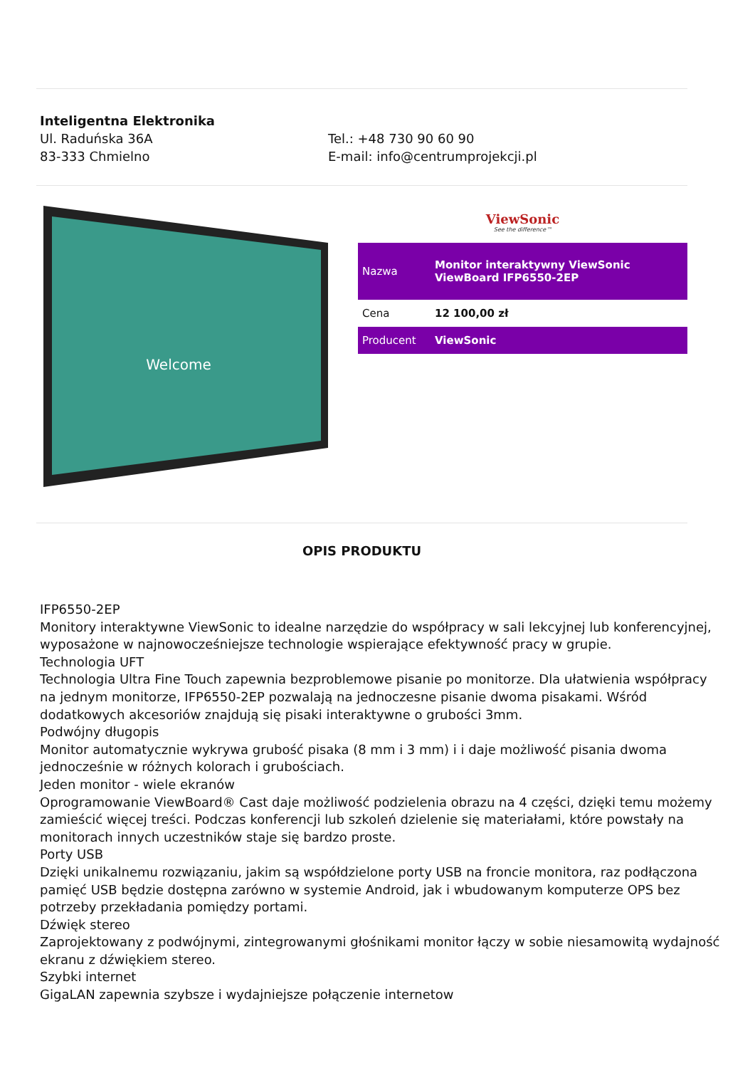Inteligentna Elektronika
Ul. Raduńska 36A
83-333 Chmielno
Tel.: +48 730 90 60 90
E-mail: info@centrumprojekcji.pl
Welcome
ViewSonic
See the difference™
| Nazwa | Monitor interaktywny ViewSonic ViewBoard IFP6550-2EP |
| Cena | 12 100,00 zł |
| Producent | ViewSonic |
OPIS PRODUKTU
IFP6550-2EP
Monitory interaktywne ViewSonic to idealne narzędzie do współpracy w sali lekcyjnej lub konferencyjnej, wyposażone w najnowocześniejsze technologie wspierające efektywność pracy w grupie.
Technologia UFT
Technologia Ultra Fine Touch zapewnia bezproblemowe pisanie po monitorze. Dla ułatwienia współpracy na jednym monitorze, IFP6550-2EP pozwalają na jednoczesne pisanie dwoma pisakami. Wśród dodatkowych akcesoriów znajdują się pisaki interaktywne o grubości 3mm.
Podwójny długopis
Monitor automatycznie wykrywa grubość pisaka (8 mm i 3 mm) i i daje możliwość pisania dwoma jednocześnie w różnych kolorach i grubościach.
Jeden monitor - wiele ekranów
Oprogramowanie ViewBoard® Cast daje możliwość podzielenia obrazu na 4 części, dzięki temu możemy zamieścić więcej treści. Podczas konferencji lub szkoleń dzielenie się materiałami, które powstały na monitorach innych uczestników staje się bardzo proste.
Porty USB
Dzięki unikalnemu rozwiązaniu, jakim są współdzielone porty USB na froncie monitora, raz podłączona pamięć USB będzie dostępna zarówno w systemie Android, jak i wbudowanym komputerze OPS bez potrzeby przekładania pomiędzy portami.
Dźwięk stereo
Zaprojektowany z podwójnymi, zintegrowanymi głośnikami monitor łączy w sobie niesamowitą wydajność ekranu z dźwiękiem stereo.
Szybki internet
GigaLAN zapewnia szybsze i wydajniejsze połączenie internetow